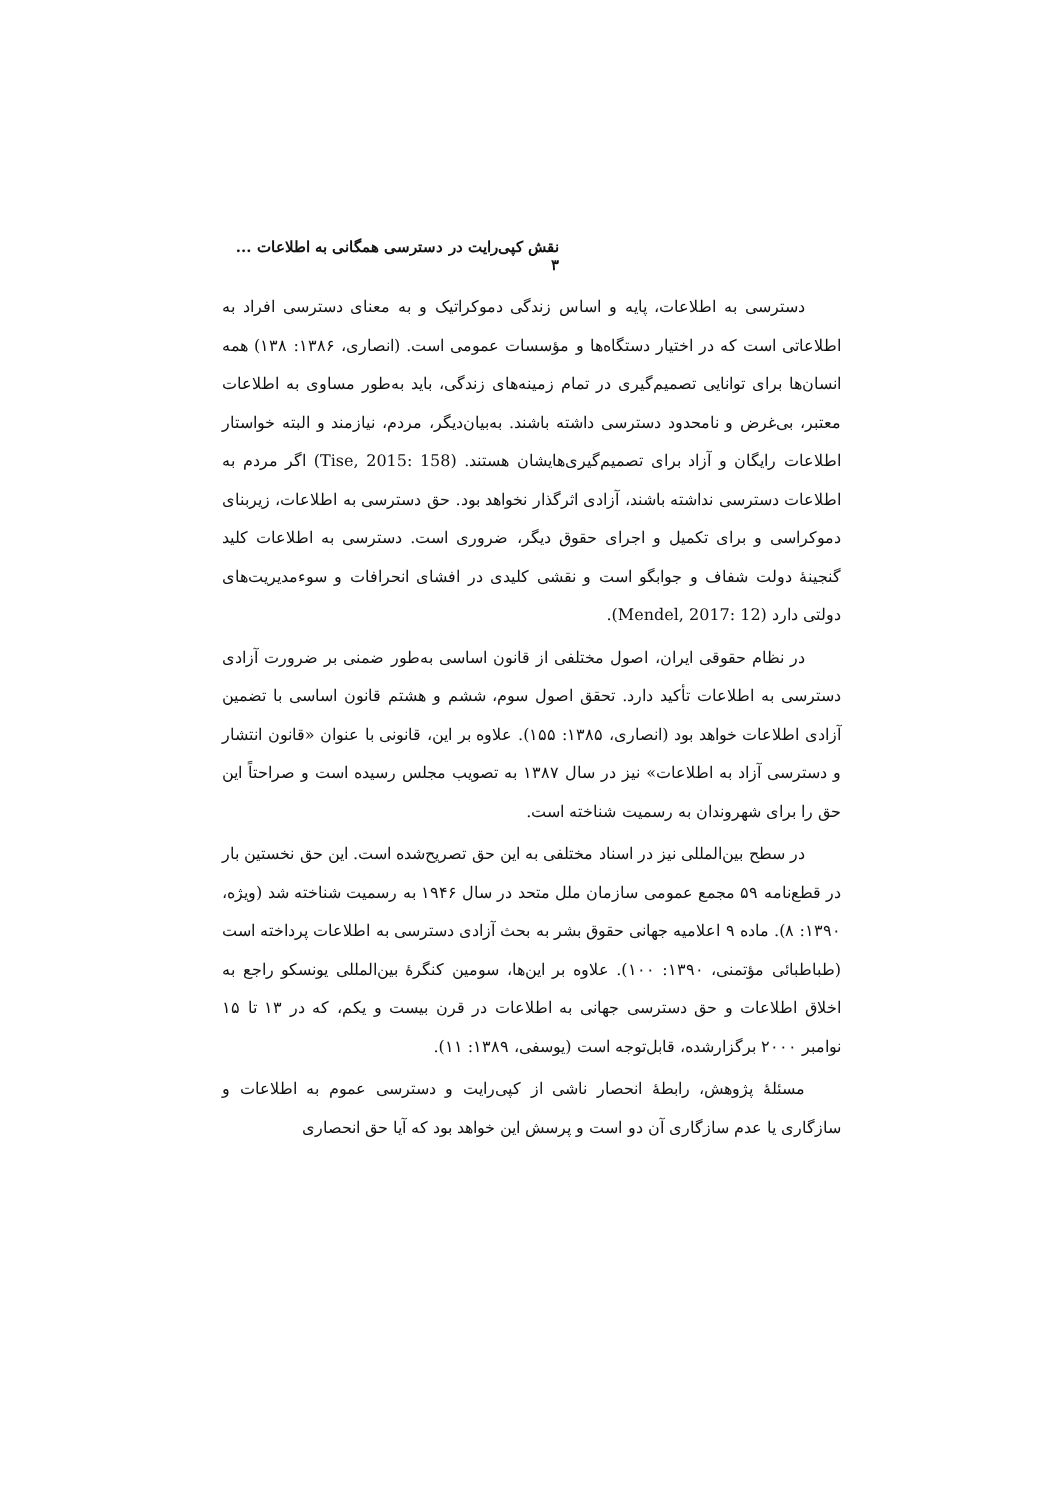نقش کپی‌رایت در دسترسی همگانی به اطلاعات ... ۳
دسترسی به اطلاعات، پایه و اساس زندگی دموکراتیک و به معنای دسترسی افراد به اطلاعاتی است که در اختیار دستگاه‌ها و مؤسسات عمومی است. (انصاری، ۱۳۸۶: ۱۳۸) همه انسان‌ها برای توانایی تصمیم‌گیری در تمام زمینه‌های زندگی، باید به‌طور مساوی به اطلاعات معتبر، بی‌غرض و نامحدود دسترسی داشته باشند. به‌بیان‌دیگر، مردم، نیازمند و البته خواستار اطلاعات رایگان و آزاد برای تصمیم‌گیری‌هایشان هستند. (Tise, 2015: 158) اگر مردم به اطلاعات دسترسی نداشته باشند، آزادی اثرگذار نخواهد بود. حق دسترسی به اطلاعات، زیربنای دموکراسی و برای تکمیل و اجرای حقوق دیگر، ضروری است. دسترسی به اطلاعات کلید گنجینهٔ دولت شفاف و جوابگو است و نقشی کلیدی در افشای انحرافات و سوءمدیریت‌های دولتی دارد (Mendel, 2017: 12).
در نظام حقوقی ایران، اصول مختلفی از قانون اساسی به‌طور ضمنی بر ضرورت آزادی دسترسی به اطلاعات تأکید دارد. تحقق اصول سوم، ششم و هشتم قانون اساسی با تضمین آزادی اطلاعات خواهد بود (انصاری، ۱۳۸۵: ۱۵۵). علاوه بر این، قانونی با عنوان «قانون انتشار و دسترسی آزاد به اطلاعات» نیز در سال ۱۳۸۷ به تصویب مجلس رسیده است و صراحتاً این حق را برای شهروندان به رسمیت شناخته است.
در سطح بین‌المللی نیز در اسناد مختلفی به این حق تصریح‌شده است. این حق نخستین بار در قطع‌نامه ۵۹ مجمع عمومی سازمان ملل متحد در سال ۱۹۴۶ به رسمیت شناخته شد (ویژه، ۱۳۹۰: ۸). ماده ۹ اعلامیه جهانی حقوق بشر به بحث آزادی دسترسی به اطلاعات پرداخته است (طباطبائی مؤتمنی، ۱۳۹۰: ۱۰۰). علاوه بر این‌ها، سومین کنگرهٔ بین‌المللی یونسکو راجع به اخلاق اطلاعات و حق دسترسی جهانی به اطلاعات در قرن بیست و یکم، که در ۱۳ تا ۱۵ نوامبر ۲۰۰۰ برگزارشده، قابل‌توجه است (یوسفی، ۱۳۸۹: ۱۱).
مسئلهٔ پژوهش، رابطهٔ انحصار ناشی از کپی‌رایت و دسترسی عموم به اطلاعات و سازگاری یا عدم سازگاری آن دو است و پرسش این خواهد بود که آیا حق انحصاری